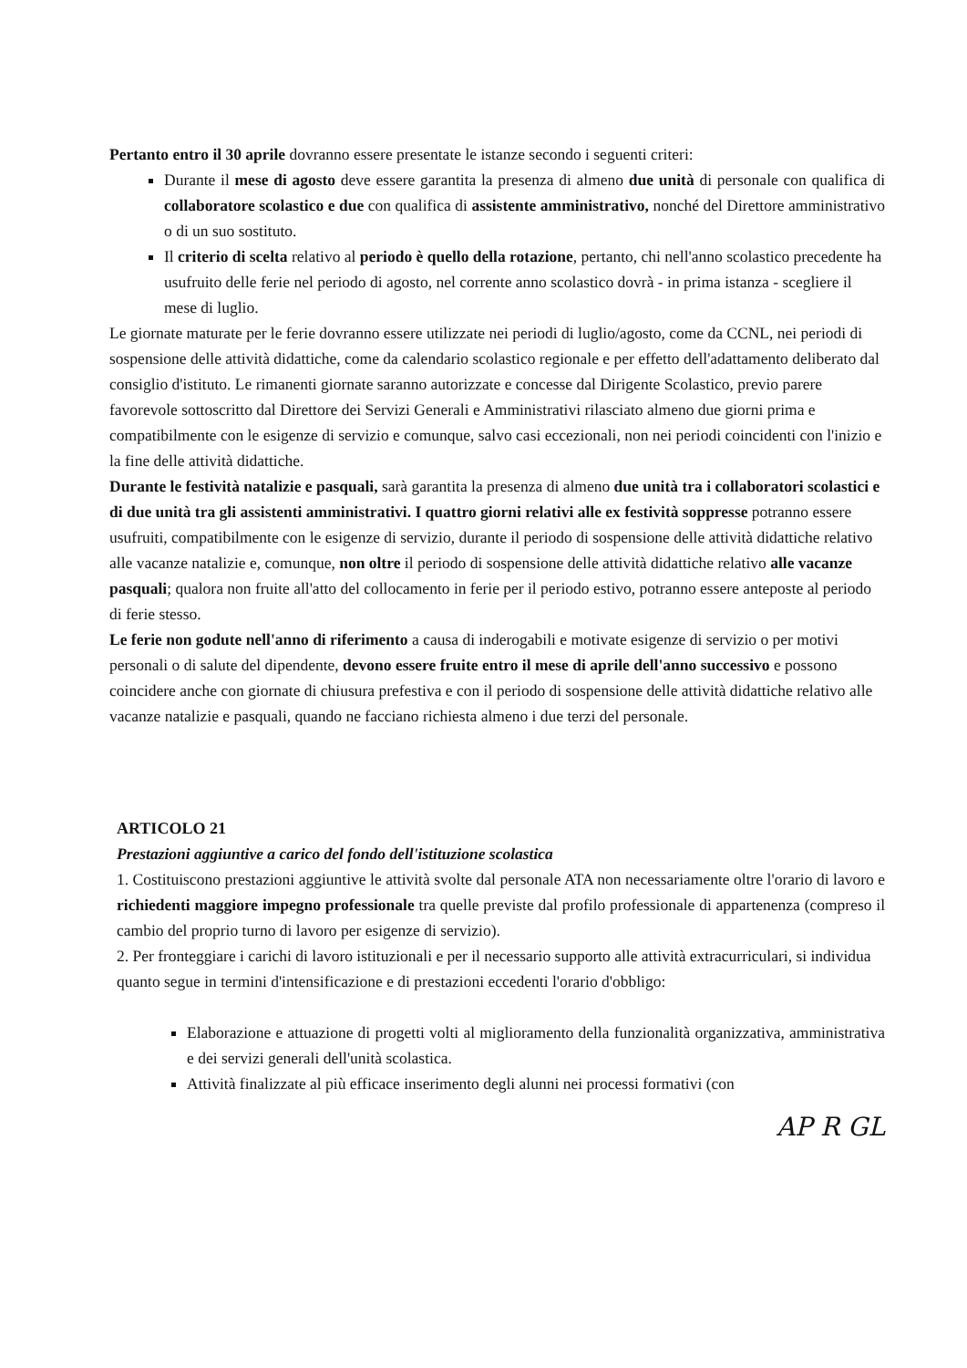Pertanto entro il 30 aprile dovranno essere presentate le istanze secondo i seguenti criteri:
Durante il mese di agosto deve essere garantita la presenza di almeno due unità di personale con qualifica di collaboratore scolastico e due con qualifica di assistente amministrativo, nonché del Direttore amministrativo o di un suo sostituto.
Il criterio di scelta relativo al periodo è quello della rotazione, pertanto, chi nell'anno scolastico precedente ha usufruito delle ferie nel periodo di agosto, nel corrente anno scolastico dovrà - in prima istanza - scegliere il mese di luglio.
Le giornate maturate per le ferie dovranno essere utilizzate nei periodi di luglio/agosto, come da CCNL, nei periodi di sospensione delle attività didattiche, come da calendario scolastico regionale e per effetto dell'adattamento deliberato dal consiglio d'istituto. Le rimanenti giornate saranno autorizzate e concesse dal Dirigente Scolastico, previo parere favorevole sottoscritto dal Direttore dei Servizi Generali e Amministrativi rilasciato almeno due giorni prima e compatibilmente con le esigenze di servizio e comunque, salvo casi eccezionali, non nei periodi coincidenti con l'inizio e la fine delle attività didattiche.
Durante le festività natalizie e pasquali, sarà garantita la presenza di almeno due unità tra i collaboratori scolastici e di due unità tra gli assistenti amministrativi. I quattro giorni relativi alle ex festività soppresse potranno essere usufruiti, compatibilmente con le esigenze di servizio, durante il periodo di sospensione delle attività didattiche relativo alle vacanze natalizie e, comunque, non oltre il periodo di sospensione delle attività didattiche relativo alle vacanze pasquali; qualora non fruite all'atto del collocamento in ferie per il periodo estivo, potranno essere anteposte al periodo di ferie stesso.
Le ferie non godute nell'anno di riferimento a causa di inderogabili e motivate esigenze di servizio o per motivi personali o di salute del dipendente, devono essere fruite entro il mese di aprile dell'anno successivo e possono coincidere anche con giornate di chiusura prefestiva e con il periodo di sospensione delle attività didattiche relativo alle vacanze natalizie e pasquali, quando ne facciano richiesta almeno i due terzi del personale.
ARTICOLO 21
Prestazioni aggiuntive a carico del fondo dell'istituzione scolastica
1. Costituiscono prestazioni aggiuntive le attività svolte dal personale ATA non necessariamente oltre l'orario di lavoro e richiedenti maggiore impegno professionale tra quelle previste dal profilo professionale di appartenenza (compreso il cambio del proprio turno di lavoro per esigenze di servizio).
2. Per fronteggiare i carichi di lavoro istituzionali e per il necessario supporto alle attività extracurriculari, si individua quanto segue in termini d'intensificazione e di prestazioni eccedenti l'orario d'obbligo:
Elaborazione e attuazione di progetti volti al miglioramento della funzionalità organizzativa, amministrativa e dei servizi generali dell'unità scolastica.
Attività finalizzate al più efficace inserimento degli alunni nei processi formativi (con
AP R GL